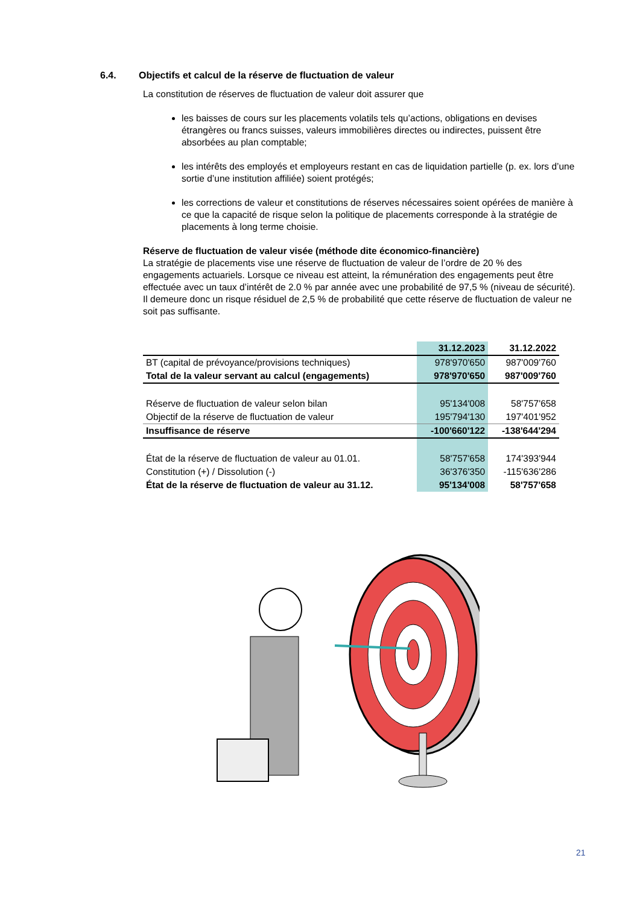6.4. Objectifs et calcul de la réserve de fluctuation de valeur
La constitution de réserves de fluctuation de valeur doit assurer que
les baisses de cours sur les placements volatils tels qu’actions, obligations en devises étrangères ou francs suisses, valeurs immobilières directes ou indirectes, puissent être absorbées au plan comptable;
les intérêts des employés et employeurs restant en cas de liquidation partielle (p. ex. lors d’une sortie d’une institution affiliée) soient protégés;
les corrections de valeur et constitutions de réserves nécessaires soient opérées de manière à ce que la capacité de risque selon la politique de placements corresponde à la stratégie de placements à long terme choisie.
Réserve de fluctuation de valeur visée (méthode dite économico-financière)
La stratégie de placements vise une réserve de fluctuation de valeur de l’ordre de 20 % des engagements actuariels. Lorsque ce niveau est atteint, la rémunération des engagements peut être effectuée avec un taux d’intérêt de 2.0 % par année avec une probabilité de 97,5 % (niveau de sécurité). Il demeure donc un risque résiduel de 2,5 % de probabilité que cette réserve de fluctuation de valeur ne soit pas suffisante.
| | 31.12.2023 | 31.12.2022 |
| --- | --- | --- |
| BT (capital de prévoyance/provisions techniques) | 978'970'650 | 987'009'760 |
| Total de la valeur servant au calcul (engagements) | 978'970'650 | 987'009'760 |
| Réserve de fluctuation de valeur selon bilan | 95'134'008 | 58'757'658 |
| Objectif de la réserve de fluctuation de valeur | 195'794'130 | 197'401'952 |
| Insuffisance de réserve | -100'660'122 | -138'644'294 |
| État de la réserve de fluctuation de valeur au 01.01. | 58'757'658 | 174'393'944 |
| Constitution (+) / Dissolution (-) | 36'376'350 | -115'636'286 |
| État de la réserve de fluctuation de valeur au 31.12. | 95'134'008 | 58'757'658 |
21